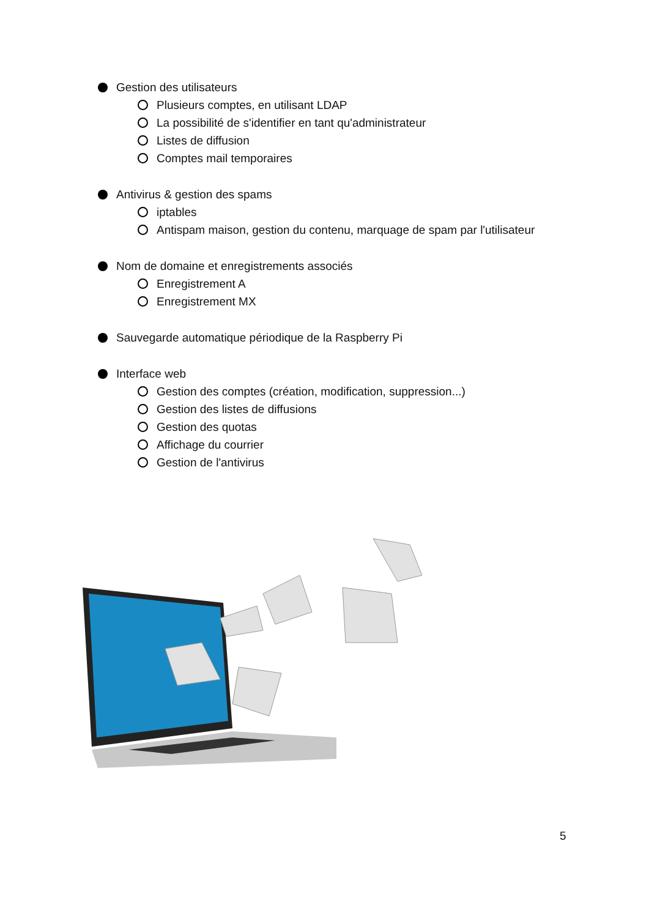Gestion des utilisateurs
Plusieurs comptes, en utilisant LDAP
La possibilité de s'identifier en tant qu'administrateur
Listes de diffusion
Comptes mail temporaires
Antivirus & gestion des spams
iptables
Antispam maison, gestion du contenu, marquage de spam par l'utilisateur
Nom de domaine et enregistrements associés
Enregistrement A
Enregistrement MX
Sauvegarde automatique périodique de la Raspberry Pi
Interface web
Gestion des comptes (création, modification, suppression...)
Gestion des listes de diffusions
Gestion des quotas
Affichage du courrier
Gestion de l'antivirus
5